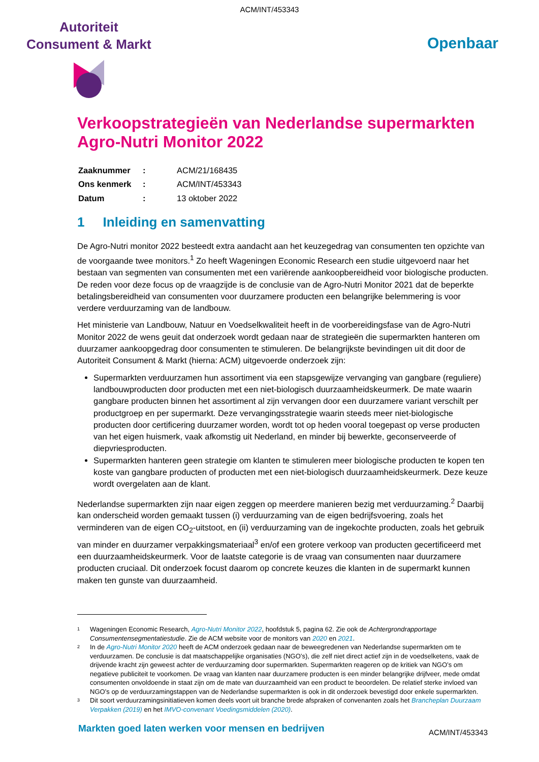ACM/INT/453343
Autoriteit
Consument & Markt
Openbaar
Verkoopstrategieën van Nederlandse supermarkten
Agro-Nutri Monitor 2022
| Zaaknummer | : | ACM/21/168435 |
| Ons kenmerk | : | ACM/INT/453343 |
| Datum | : | 13 oktober 2022 |
1 Inleiding en samenvatting
De Agro-Nutri monitor 2022 besteedt extra aandacht aan het keuzegedrag van consumenten ten opzichte van de voorgaande twee monitors.<sup>1</sup> Zo heeft Wageningen Economic Research een studie uitgevoerd naar het bestaan van segmenten van consumenten met een variërende aankoopbereidheid voor biologische producten. De reden voor deze focus op de vraagzijde is de conclusie van de Agro-Nutri Monitor 2021 dat de beperkte betalingsbereidheid van consumenten voor duurzamere producten een belangrijke belemmering is voor verdere verduurzaming van de landbouw.
Het ministerie van Landbouw, Natuur en Voedselkwaliteit heeft in de voorbereidingsfase van de Agro-Nutri Monitor 2022 de wens geuit dat onderzoek wordt gedaan naar de strategieën die supermarkten hanteren om duurzamer aankoopgedrag door consumenten te stimuleren. De belangrijkste bevindingen uit dit door de Autoriteit Consument & Markt (hierna: ACM) uitgevoerde onderzoek zijn:
Supermarkten verduurzamen hun assortiment via een stapsgewijze vervanging van gangbare (reguliere) landbouwproducten door producten met een niet-biologisch duurzaamheidskeurmerk. De mate waarin gangbare producten binnen het assortiment al zijn vervangen door een duurzamere variant verschilt per productgroep en per supermarkt. Deze vervangingsstrategie waarin steeds meer niet-biologische producten door certificering duurzamer worden, wordt tot op heden vooral toegepast op verse producten van het eigen huismerk, vaak afkomstig uit Nederland, en minder bij bewerkte, geconserveerde of diepvriesproducten.
Supermarkten hanteren geen strategie om klanten te stimuleren meer biologische producten te kopen ten koste van gangbare producten of producten met een niet-biologisch duurzaamheidskeurmerk. Deze keuze wordt overgelaten aan de klant.
Nederlandse supermarkten zijn naar eigen zeggen op meerdere manieren bezig met verduurzaming.<sup>2</sup> Daarbij kan onderscheid worden gemaakt tussen (i) verduurzaming van de eigen bedrijfsvoering, zoals het verminderen van de eigen CO<sub>2</sub>-uitstoot, en (ii) verduurzaming van de ingekochte producten, zoals het gebruik van minder en duurzamer verpakkingsmateriaal<sup>3</sup> en/of een grotere verkoop van producten gecertificeerd met een duurzaamheidskeurmerk. Voor de laatste categorie is de vraag van consumenten naar duurzamere producten cruciaal. Dit onderzoek focust daarom op concrete keuzes die klanten in de supermarkt kunnen maken ten gunste van duurzaamheid.
1 Wageningen Economic Research, Agro-Nutri Monitor 2022, hoofdstuk 5, pagina 62. Zie ook de Achtergrondrapportage Consumentensegmentatiestudie. Zie de ACM website voor de monitors van 2020 en 2021.
2 In de Agro-Nutri Monitor 2020 heeft de ACM onderzoek gedaan naar de beweegredenen van Nederlandse supermarkten om te verduurzamen. De conclusie is dat maatschappelijke organisaties (NGO’s), die zelf niet direct actief zijn in de voedselketens, vaak de drijvende kracht zijn geweest achter de verduurzaming door supermarkten. Supermarkten reageren op de kritiek van NGO’s om negatieve publiciteit te voorkomen. De vraag van klanten naar duurzamere producten is een minder belangrijke drijfveer, mede omdat consumenten onvoldoende in staat zijn om de mate van duurzaamheid van een product te beoordelen. De relatief sterke invloed van NGO’s op de verduurzamingstappen van de Nederlandse supermarkten is ook in dit onderzoek bevestigd door enkele supermarkten.
3 Dit soort verduurzamingsinitiatieven komen deels voort uit branche brede afspraken of convenanten zoals het Brancheplan Duurzaam Verpakken (2019) en het IMVO-convenant Voedingsmiddelen (2020).
Markten goed laten werken voor mensen en bedrijven ACM/INT/453343